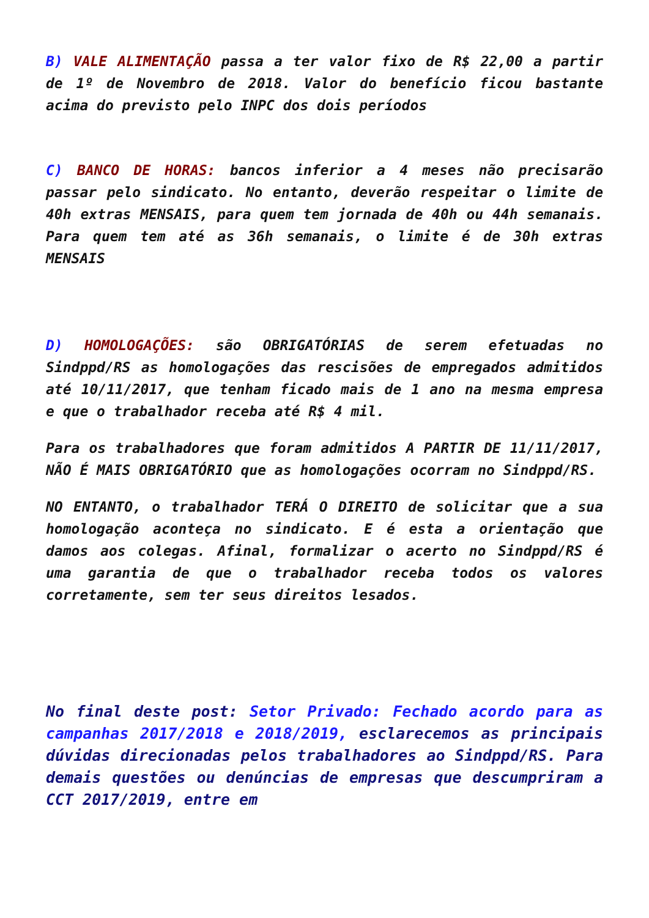B) VALE ALIMENTAÇÃO passa a ter valor fixo de R$ 22,00 a partir de 1º de Novembro de 2018. Valor do benefício ficou bastante acima do previsto pelo INPC dos dois períodos
C) BANCO DE HORAS: bancos inferior a 4 meses não precisarão passar pelo sindicato. No entanto, deverão respeitar o limite de 40h extras MENSAIS, para quem tem jornada de 40h ou 44h semanais. Para quem tem até as 36h semanais, o limite é de 30h extras MENSAIS
D) HOMOLOGAÇÕES: são OBRIGATÓRIAS de serem efetuadas no Sindppd/RS as homologações das rescisões de empregados admitidos até 10/11/2017, que tenham ficado mais de 1 ano na mesma empresa e que o trabalhador receba até R$ 4 mil.
Para os trabalhadores que foram admitidos A PARTIR DE 11/11/2017, NÃO É MAIS OBRIGATÓRIO que as homologações ocorram no Sindppd/RS.
NO ENTANTO, o trabalhador TERÁ O DIREITO de solicitar que a sua homologação aconteça no sindicato. E é esta a orientação que damos aos colegas. Afinal, formalizar o acerto no Sindppd/RS é uma garantia de que o trabalhador receba todos os valores corretamente, sem ter seus direitos lesados.
No final deste post: Setor Privado: Fechado acordo para as campanhas 2017/2018 e 2018/2019, esclarecemos as principais dúvidas direcionadas pelos trabalhadores ao Sindppd/RS. Para demais questões ou denúncias de empresas que descumpriram a CCT 2017/2019, entre em